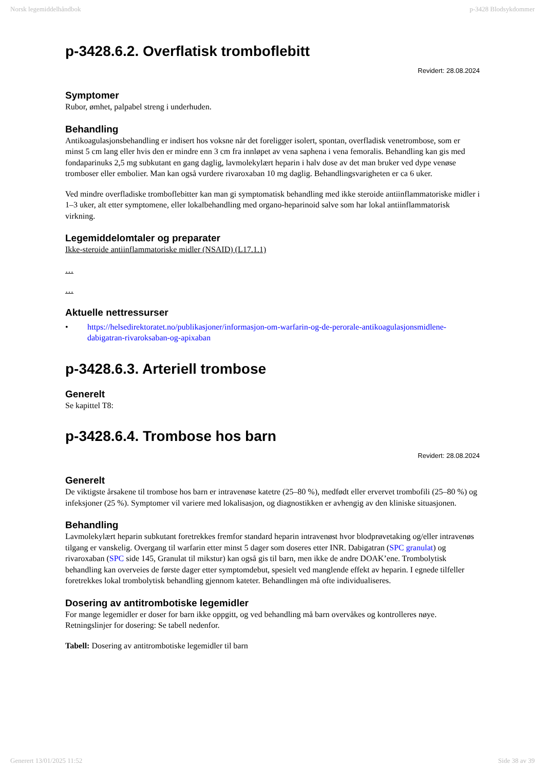Norsk legemiddelhåndbok p-3428 Blodsykdommer
p-3428.6.2. Overflatisk tromboflebitt
Revidert: 28.08.2024
Symptomer
Rubor, ømhet, palpabel streng i underhuden.
Behandling
Antikoagulasjonsbehandling er indisert hos voksne når det foreligger isolert, spontan, overfladisk venetrombose, som er minst 5 cm lang eller hvis den er mindre enn 3 cm fra innløpet av vena saphena i vena femoralis. Behandling kan gis med fondaparinuks 2,5 mg subkutant en gang daglig, lavmolekylært heparin i halv dose av det man bruker ved dype venøse tromboser eller embolier. Man kan også vurdere rivaroxaban 10 mg daglig. Behandlingsvarigheten er ca 6 uker.
Ved mindre overfladiske tromboflebitter kan man gi symptomatisk behandling med ikke steroide antiinflammatoriske midler i 1–3 uker, alt etter symptomene, eller lokalbehandling med organo-heparinoid salve som har lokal antiinflammatorisk virkning.
Legemiddelomtaler og preparater
Ikke-steroide antiinflammatoriske midler (NSAID) (L17.1.1)
…
…
Aktuelle nettressurser
• https://helsedirektoratet.no/publikasjoner/informasjon-om-warfarin-og-de-perorale-antikoagulasjonsmidlene-dabigatran-rivaroksaban-og-apixaban
p-3428.6.3. Arteriell trombose
Generelt
Se kapittel T8:
p-3428.6.4. Trombose hos barn
Revidert: 28.08.2024
Generelt
De viktigste årsakene til trombose hos barn er intravenøse katetre (25–80 %), medfødt eller ervervet trombofili (25–80 %) og infeksjoner (25 %). Symptomer vil variere med lokalisasjon, og diagnostikken er avhengig av den kliniske situasjonen.
Behandling
Lavmolekylært heparin subkutant foretrekkes fremfor standard heparin intravenøst hvor blodprøvetaking og/eller intravenøs tilgang er vanskelig. Overgang til warfarin etter minst 5 dager som doseres etter INR. Dabigatran (SPC granulat) og rivaroxaban (SPC side 145, Granulat til mikstur) kan også gis til barn, men ikke de andre DOAK’ene. Trombolytisk behandling kan overveies de første dager etter symptomdebut, spesielt ved manglende effekt av heparin. I egnede tilfeller foretrekkes lokal trombolytisk behandling gjennom kateter. Behandlingen må ofte individualiseres.
Dosering av antitrombotiske legemidler
For mange legemidler er doser for barn ikke oppgitt, og ved behandling må barn overvåkes og kontrolleres nøye. Retningslinjer for dosering: Se tabell nedenfor.
Tabell: Dosering av antitrombotiske legemidler til barn
Generert 13/01/2025 11:52 Side 38 av 39